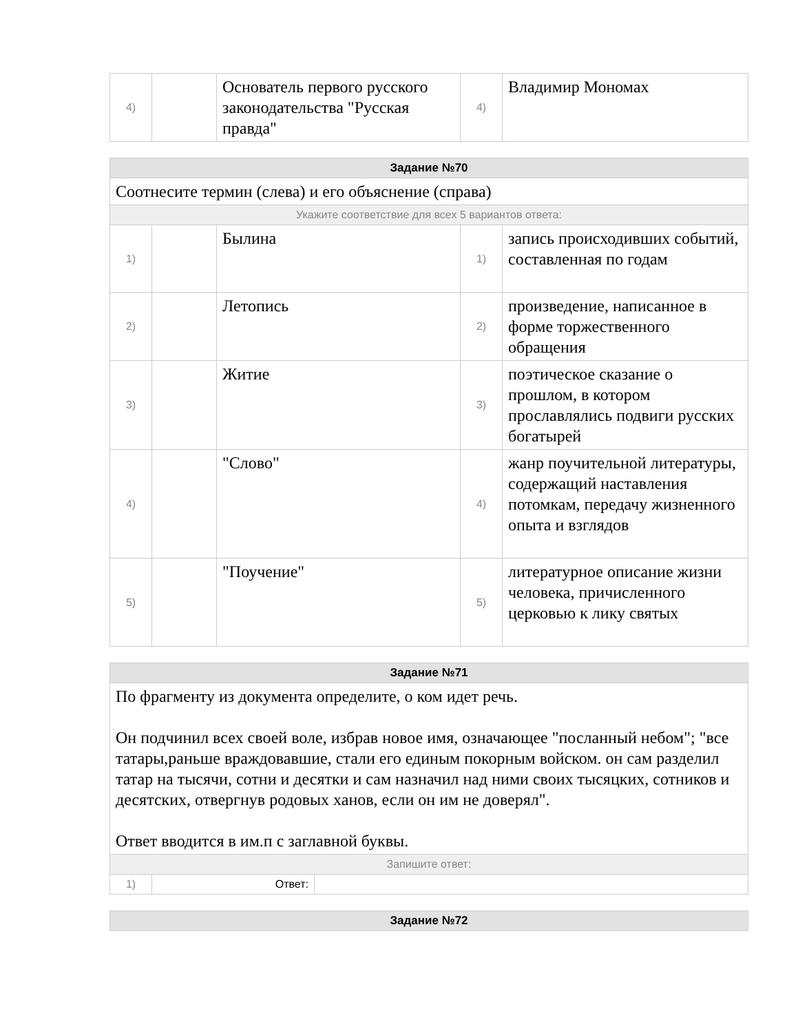| 4) | | Основатель первого русского законодательства "Русская правда" | 4) | Владимир Мономах |
| Задание №70 | | | | |
| --- | --- | --- | --- | --- |
| Соотнесите термин (слева) и его объяснение (справа) | | | | |
| Укажите соответствие для всех 5 вариантов ответа: | | | | |
| 1) | | Былина | 1) | запись происходивших событий, составленная по годам |
| 2) | | Летопись | 2) | произведение, написанное в форме торжественного обращения |
| 3) | | Житие | 3) | поэтическое сказание о прошлом, в котором прославлялись подвиги русских богатырей |
| 4) | | "Слово" | 4) | жанр поучительной литературы, содержащий наставления потомкам, передачу жизненного опыта и взглядов |
| 5) | | "Поучение" | 5) | литературное описание жизни человека, причисленного церковью к лику святых |
| Задание №71 | | |
| --- | --- | --- |
| По фрагменту из документа определите, о ком идет речь. Он подчинил всех своей воле, избрав новое имя, означающее "посланный небом"; "все татары,раньше враждовавшие, стали его единым покорным войском. он сам разделил татар на тысячи, сотни и десятки и сам назначил над ними своих тысяцких, сотников и десятских, отвергнув родовых ханов, если он им не доверял". Ответ вводится в им.п с заглавной буквы. | | |
| Запишите ответ: | | |
| 1) | Ответ: | |
| Задание №72 |
| --- |